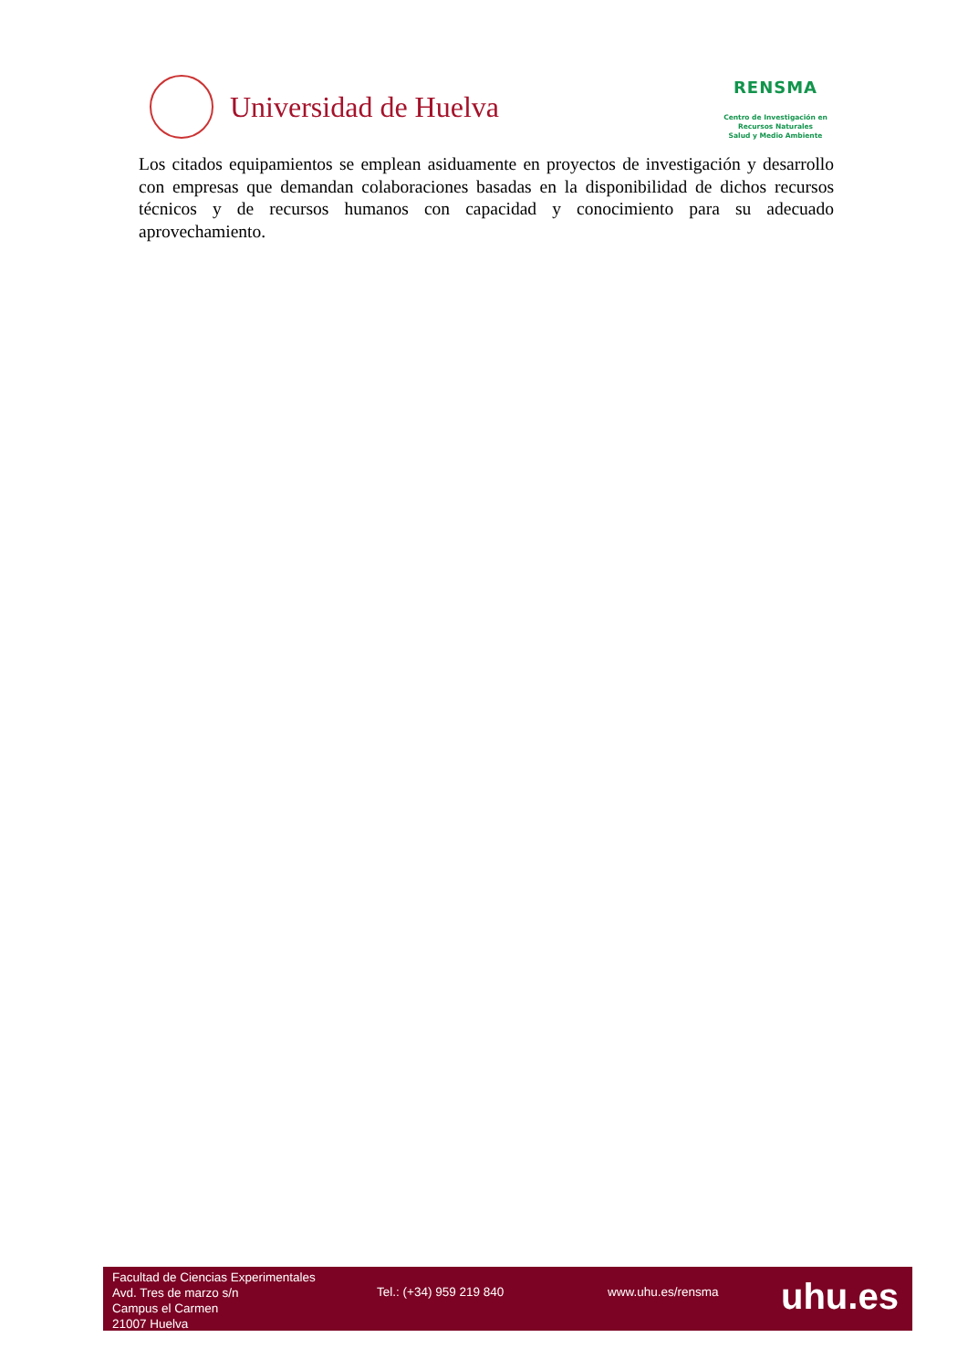Universidad de Huelva
RENSMA
Centro de Investigación en
Recursos Naturales
Salud y Medio Ambiente
Los citados equipamientos se emplean asiduamente en proyectos de investigación y desarrollo con empresas que demandan colaboraciones basadas en la disponibilidad de dichos recursos técnicos y de recursos humanos con capacidad y conocimiento para su adecuado aprovechamiento.
Facultad de Ciencias Experimentales
Avd. Tres de marzo s/n
Campus el Carmen
21007 Huelva
Tel.: (+34) 959 219 840 www.uhu.es/rensma
uhu.es